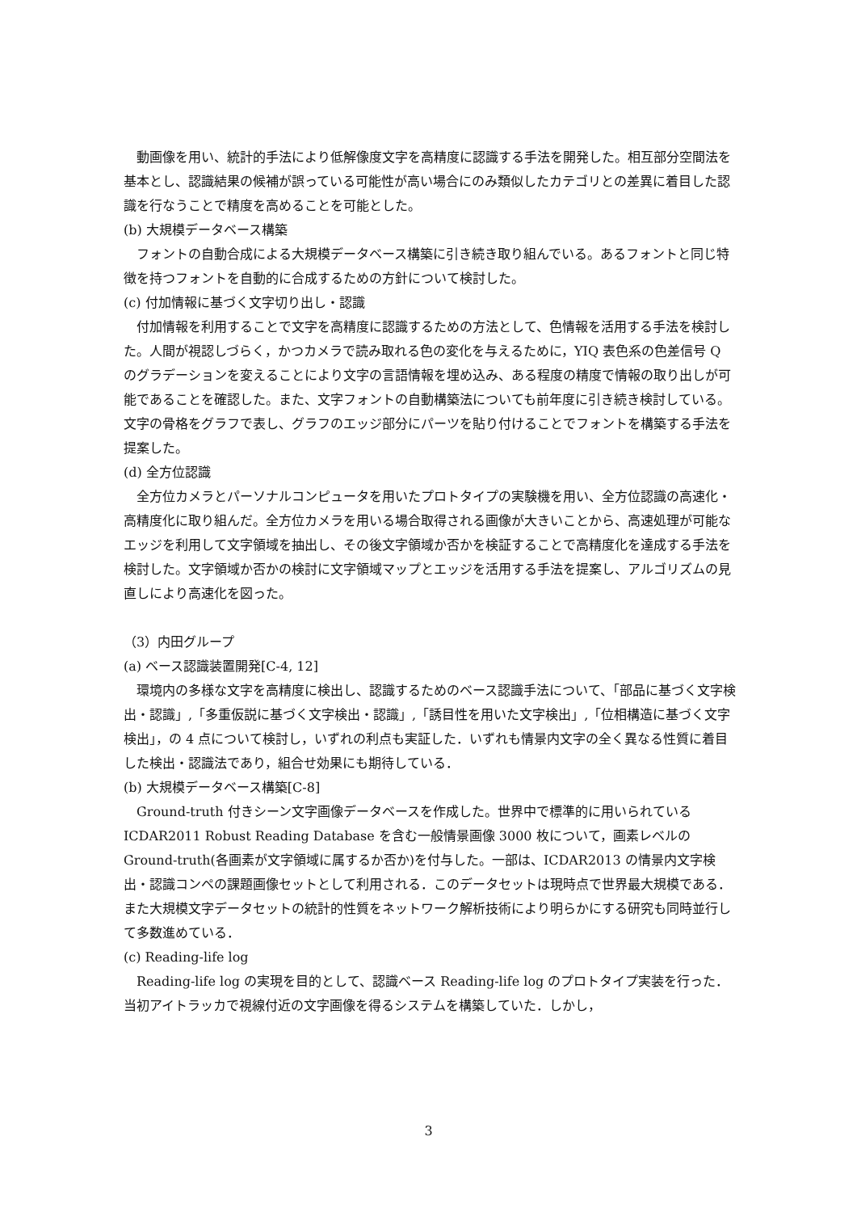動画像を用い、統計的手法により低解像度文字を高精度に認識する手法を開発した。相互部分空間法を基本とし、認識結果の候補が誤っている可能性が高い場合にのみ類似したカテゴリとの差異に着目した認識を行なうことで精度を高めることを可能とした。
(b) 大規模データベース構築
フォントの自動合成による大規模データベース構築に引き続き取り組んでいる。あるフォントと同じ特徴を持つフォントを自動的に合成するための方針について検討した。
(c) 付加情報に基づく文字切り出し・認識
付加情報を利用することで文字を高精度に認識するための方法として、色情報を活用する手法を検討した。人間が視認しづらく，かつカメラで読み取れる色の変化を与えるために，YIQ 表色系の色差信号 Q のグラデーションを変えることにより文字の言語情報を埋め込み、ある程度の精度で情報の取り出しが可能であることを確認した。また、文字フォントの自動構築法についても前年度に引き続き検討している。文字の骨格をグラフで表し、グラフのエッジ部分にパーツを貼り付けることでフォントを構築する手法を提案した。
(d) 全方位認識
全方位カメラとパーソナルコンピュータを用いたプロトタイプの実験機を用い、全方位認識の高速化・高精度化に取り組んだ。全方位カメラを用いる場合取得される画像が大きいことから、高速処理が可能なエッジを利用して文字領域を抽出し、その後文字領域か否かを検証することで高精度化を達成する手法を検討した。文字領域か否かの検討に文字領域マップとエッジを活用する手法を提案し、アルゴリズムの見直しにより高速化を図った。
（3）内田グループ
(a) ベース認識装置開発[C-4, 12]
環境内の多様な文字を高精度に検出し、認識するためのベース認識手法について、「部品に基づく文字検出・認識」,「多重仮説に基づく文字検出・認識」,「誘目性を用いた文字検出」,「位相構造に基づく文字検出」，の 4 点について検討し，いずれの利点も実証した．いずれも情景内文字の全く異なる性質に着目した検出・認識法であり，組合せ効果にも期待している．
(b) 大規模データベース構築[C-8]
Ground-truth 付きシーン文字画像データベースを作成した。世界中で標準的に用いられている ICDAR2011 Robust Reading Database を含む一般情景画像 3000 枚について，画素レベルの Ground-truth(各画素が文字領域に属するか否か)を付与した。一部は、ICDAR2013 の情景内文字検出・認識コンペの課題画像セットとして利用される．このデータセットは現時点で世界最大規模である．また大規模文字データセットの統計的性質をネットワーク解析技術により明らかにする研究も同時並行して多数進めている．
(c) Reading-life log
Reading-life log の実現を目的として、認識ベース Reading-life log のプロトタイプ実装を行った．当初アイトラッカで視線付近の文字画像を得るシステムを構築していた．しかし，
3